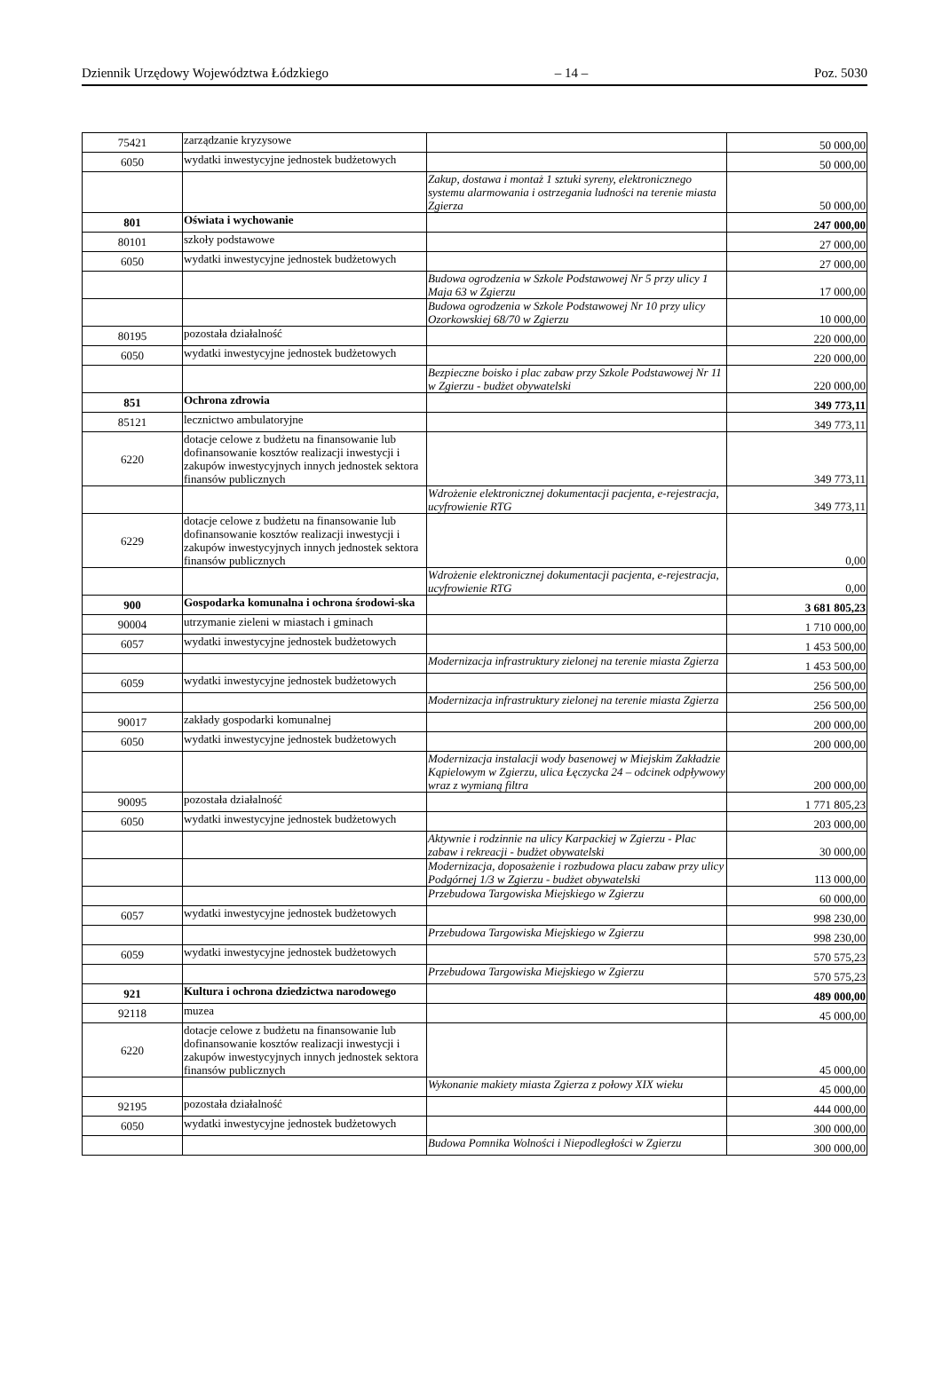Dziennik Urzędowy Województwa Łódzkiego – 14 – Poz. 5030
| 75421 | zarządzanie kryzysowe | | 50 000,00 |
| 6050 | wydatki inwestycyjne jednostek budżetowych | | 50 000,00 |
| | | Zakup, dostawa i montaż 1 sztuki syreny, elektronicznego systemu alarmowania i ostrzegania ludności na terenie miasta Zgierza | 50 000,00 |
| 801 | Oświata i wychowanie | | 247 000,00 |
| 80101 | szkoły podstawowe | | 27 000,00 |
| 6050 | wydatki inwestycyjne jednostek budżetowych | | 27 000,00 |
| | | Budowa ogrodzenia w Szkole Podstawowej Nr 5 przy ulicy 1 Maja 63 w Zgierzu | 17 000,00 |
| | | Budowa ogrodzenia w Szkole Podstawowej Nr 10 przy ulicy Ozorkowskiej 68/70 w Zgierzu | 10 000,00 |
| 80195 | pozostała działalność | | 220 000,00 |
| 6050 | wydatki inwestycyjne jednostek budżetowych | | 220 000,00 |
| | | Bezpieczne boisko i plac zabaw przy Szkole Podstawowej Nr 11 w Zgierzu - budżet obywatelski | 220 000,00 |
| 851 | Ochrona zdrowia | | 349 773,11 |
| 85121 | lecznictwo ambulatoryjne | | 349 773,11 |
| 6220 | dotacje celowe z budżetu na finansowanie lub dofinansowanie kosztów realizacji inwestycji i zakupów inwestycyjnych innych jednostek sektora finansów publicznych | | 349 773,11 |
| | | Wdrożenie elektronicznej dokumentacji pacjenta, e-rejestracja, ucyfrowienie RTG | 349 773,11 |
| 6229 | dotacje celowe z budżetu na finansowanie lub dofinansowanie kosztów realizacji inwestycji i zakupów inwestycyjnych innych jednostek sektora finansów publicznych | | 0,00 |
| | | Wdrożenie elektronicznej dokumentacji pacjenta, e-rejestracja, ucyfrowienie RTG | 0,00 |
| 900 | Gospodarka komunalna i ochrona środowi-ska | | 3 681 805,23 |
| 90004 | utrzymanie zieleni w miastach i gminach | | 1 710 000,00 |
| 6057 | wydatki inwestycyjne jednostek budżetowych | | 1 453 500,00 |
| | | Modernizacja infrastruktury zielonej na terenie miasta Zgierza | 1 453 500,00 |
| 6059 | wydatki inwestycyjne jednostek budżetowych | | 256 500,00 |
| | | Modernizacja infrastruktury zielonej na terenie miasta Zgierza | 256 500,00 |
| 90017 | zakłady gospodarki komunalnej | | 200 000,00 |
| 6050 | wydatki inwestycyjne jednostek budżetowych | | 200 000,00 |
| | | Modernizacja instalacji wody basenowej w Miejskim Zakładzie Kąpielowym w Zgierzu, ulica Łęczycka 24 – odcinek odpływowy wraz z wymianą filtra | 200 000,00 |
| 90095 | pozostała działalność | | 1 771 805,23 |
| 6050 | wydatki inwestycyjne jednostek budżetowych | | 203 000,00 |
| | | Aktywnie i rodzinnie na ulicy Karpackiej w Zgierzu - Plac zabaw i rekreacji - budżet obywatelski | 30 000,00 |
| | | Modernizacja, doposażenie i rozbudowa placu zabaw przy ulicy Podgórnej 1/3 w Zgierzu - budżet obywatelski | 113 000,00 |
| | | Przebudowa Targowiska Miejskiego w Zgierzu | 60 000,00 |
| 6057 | wydatki inwestycyjne jednostek budżetowych | | 998 230,00 |
| | | Przebudowa Targowiska Miejskiego w Zgierzu | 998 230,00 |
| 6059 | wydatki inwestycyjne jednostek budżetowych | | 570 575,23 |
| | | Przebudowa Targowiska Miejskiego w Zgierzu | 570 575,23 |
| 921 | Kultura i ochrona dziedzictwa narodowego | | 489 000,00 |
| 92118 | muzea | | 45 000,00 |
| 6220 | dotacje celowe z budżetu na finansowanie lub dofinansowanie kosztów realizacji inwestycji i zakupów inwestycyjnych innych jednostek sektora finansów publicznych | | 45 000,00 |
| | | Wykonanie makiety miasta Zgierza z połowy XIX wieku | 45 000,00 |
| 92195 | pozostała działalność | | 444 000,00 |
| 6050 | wydatki inwestycyjne jednostek budżetowych | | 300 000,00 |
| | | Budowa Pomnika Wolności i Niepodległości w Zgierzu | 300 000,00 |